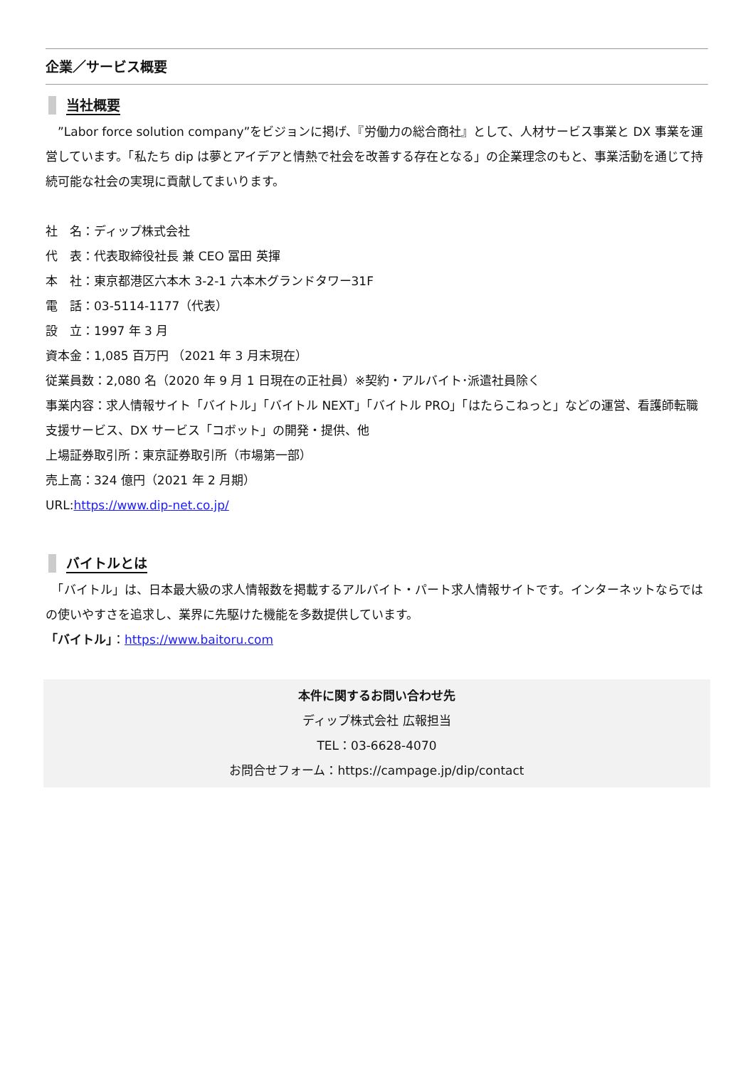企業／サービス概要
当社概要
　”Labor force solution company”をビジョンに掲げ、『労働力の総合商社』として、人材サービス事業と DX 事業を運営しています。「私たち dip は夢とアイデアと情熱で社会を改善する存在となる」の企業理念のもと、事業活動を通じて持続可能な社会の実現に貢献してまいります。
社　名：ディップ株式会社
代　表：代表取締役社長 兼 CEO 冨田 英揮
本　社：東京都港区六本木 3-2-1 六本木グランドタワー31F
電　話：03-5114-1177（代表）
設　立：1997 年 3 月
資本金：1,085 百万円 （2021 年 3 月末現在）
従業員数：2,080 名（2020 年 9 月 1 日現在の正社員）※契約・アルバイト･派遣社員除く
事業内容：求人情報サイト「バイトル」「バイトル NEXT」「バイトル PRO」「はたらこねっと」などの運営、看護師転職支援サービス、DX サービス「コボット」の開発・提供、他
上場証券取引所：東京証券取引所（市場第一部）
売上高：324 億円（2021 年 2 月期）
URL:https://www.dip-net.co.jp/
バイトルとは
　「バイトル」は、日本最大級の求人情報数を掲載するアルバイト・パート求人情報サイトです。インターネットならではの使いやすさを追求し、業界に先駆けた機能を多数提供しています。
「バイトル」：https://www.baitoru.com
本件に関するお問い合わせ先
ディップ株式会社 広報担当
TEL：03-6628-4070
お問合せフォーム：https://campage.jp/dip/contact